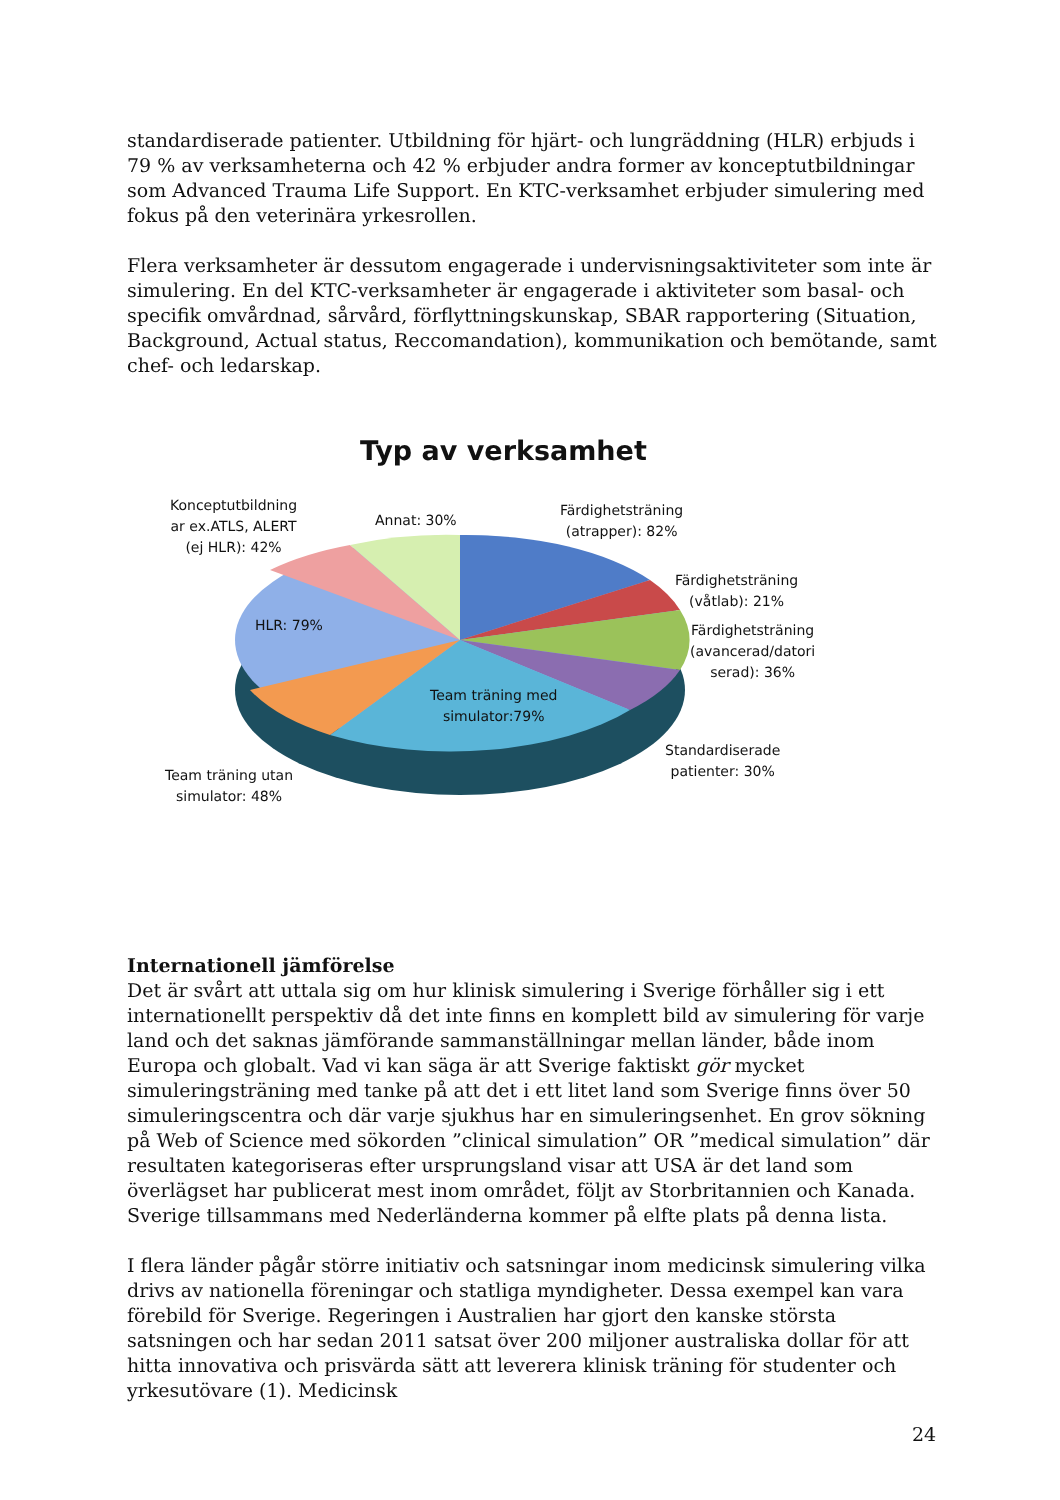standardiserade patienter. Utbildning för hjärt- och lungräddning (HLR) erbjuds i 79 % av verksamheterna och 42 % erbjuder andra former av konceptutbildningar som Advanced Trauma Life Support. En KTC-verksamhet erbjuder simulering med fokus på den veterinära yrkesrollen.
Flera verksamheter är dessutom engagerade i undervisningsaktiviteter som inte är simulering. En del KTC-verksamheter är engagerade i aktiviteter som basal- och specifik omvårdnad, sårvård, förflyttningskunskap, SBAR rapportering (Situation, Background, Actual status, Reccomandation), kommunikation och bemötande, samt chef- och ledarskap.
Typ av verksamhet
Konceptutbildning
ar ex.ATLS, ALERT
(ej HLR): 42%
Annat: 30%
Färdighetsträning
(atrapper): 82%
Färdighetsträning
(våtlab): 21%
Färdighetsträning
(avancerad/datori
serad): 36%
HLR: 79%
Team träning med
simulator:79%
Standardiserade
patienter: 30%
Team träning utan
simulator: 48%
Internationell jämförelse
Det är svårt att uttala sig om hur klinisk simulering i Sverige förhåller sig i ett internationellt perspektiv då det inte finns en komplett bild av simulering för varje land och det saknas jämförande sammanställningar mellan länder, både inom Europa och globalt. Vad vi kan säga är att Sverige faktiskt gör mycket simuleringsträning med tanke på att det i ett litet land som Sverige finns över 50 simuleringscentra och där varje sjukhus har en simuleringsenhet. En grov sökning på Web of Science med sökorden ”clinical simulation” OR ”medical simulation” där resultaten kategoriseras efter ursprungsland visar att USA är det land som överlägset har publicerat mest inom området, följt av Storbritannien och Kanada. Sverige tillsammans med Nederländerna kommer på elfte plats på denna lista.
I flera länder pågår större initiativ och satsningar inom medicinsk simulering vilka drivs av nationella föreningar och statliga myndigheter. Dessa exempel kan vara förebild för Sverige. Regeringen i Australien har gjort den kanske största satsningen och har sedan 2011 satsat över 200 miljoner australiska dollar för att hitta innovativa och prisvärda sätt att leverera klinisk träning för studenter och yrkesutövare (1). Medicinsk
24